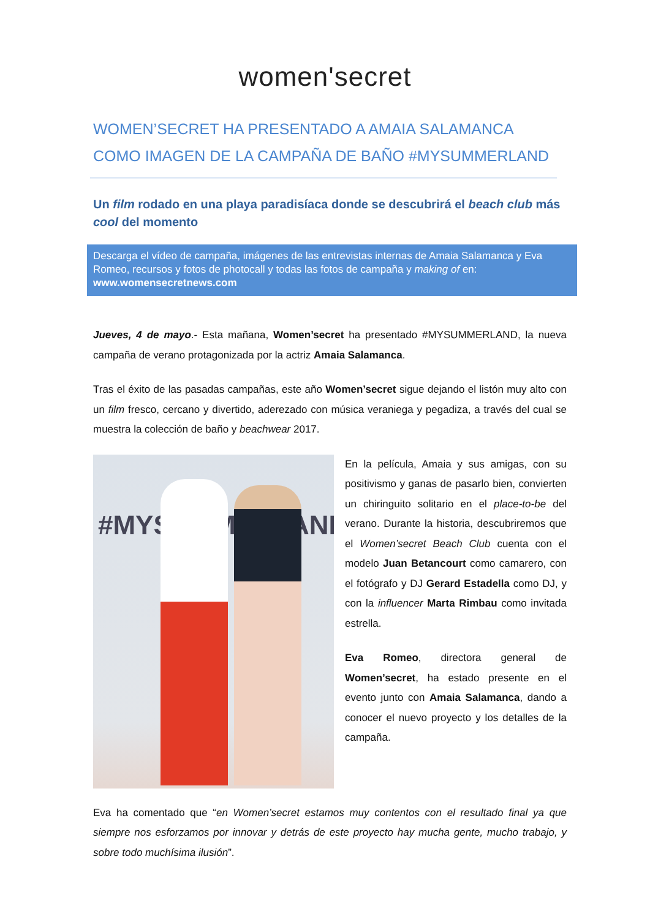women'secret
WOMEN’SECRET HA PRESENTADO A AMAIA SALAMANCA COMO IMAGEN DE LA CAMPAÑA DE BAÑO #MYSUMMERLAND
Un film rodado en una playa paradisíaca donde se descubrirá el beach club más cool del momento
Descarga el vídeo de campaña, imágenes de las entrevistas internas de Amaia Salamanca y Eva Romeo, recursos y fotos de photocall y todas las fotos de campaña y making of en: www.womensecretnews.com
Jueves, 4 de mayo.- Esta mañana, Women’secret ha presentado #MYSUMMERLAND, la nueva campaña de verano protagonizada por la actriz Amaia Salamanca.
Tras el éxito de las pasadas campañas, este año Women’secret sigue dejando el listón muy alto con un film fresco, cercano y divertido, aderezado con música veraniega y pegadiza, a través del cual se muestra la colección de baño y beachwear 2017.
#MYSUMMERLAND
En la película, Amaia y sus amigas, con su positivismo y ganas de pasarlo bien, convierten un chiringuito solitario en el place-to-be del verano. Durante la historia, descubriremos que el Women’secret Beach Club cuenta con el modelo Juan Betancourt como camarero, con el fotógrafo y DJ Gerard Estadella como DJ, y con la influencer Marta Rimbau como invitada estrella.
Eva Romeo, directora general de Women’secret, ha estado presente en el evento junto con Amaia Salamanca, dando a conocer el nuevo proyecto y los detalles de la campaña.
Eva ha comentado que “en Women’secret estamos muy contentos con el resultado final ya que siempre nos esforzamos por innovar y detrás de este proyecto hay mucha gente, mucho trabajo, y sobre todo muchísima ilusión”.